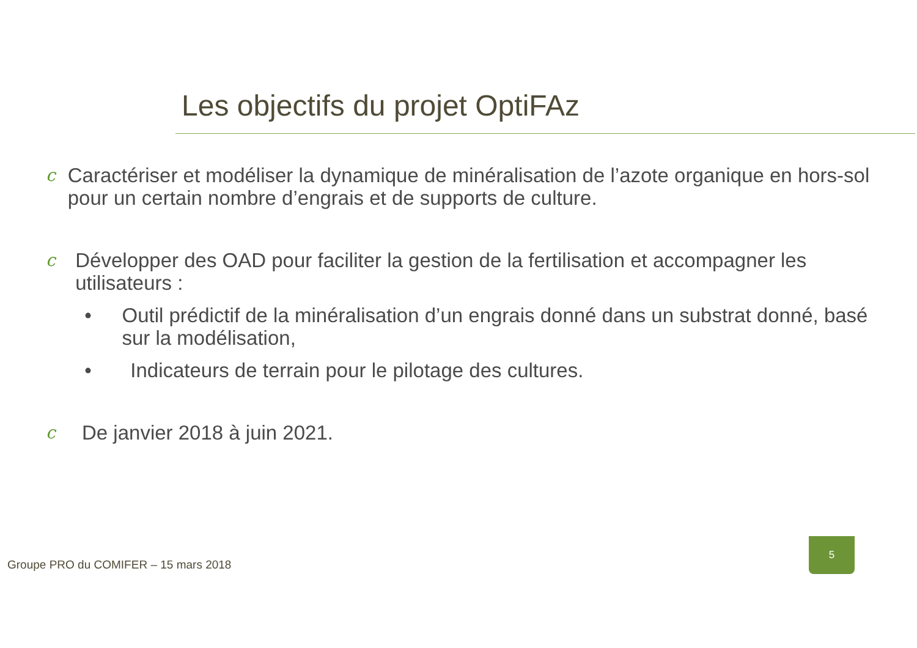Les objectifs du projet OptiFAz
c
Caractériser et modéliser la dynamique de minéralisation de l’azote organique en hors-sol pour un certain nombre d’engrais et de supports de culture.
c
Développer des OAD pour faciliter la gestion de la fertilisation et accompagner les utilisateurs :
• Outil prédictif de la minéralisation d’un engrais donné dans un substrat donné, basé sur la modélisation,
• Indicateurs de terrain pour le pilotage des cultures.
c
De janvier 2018 à juin 2021.
Groupe PRO du COMIFER – 15 mars 2018
5